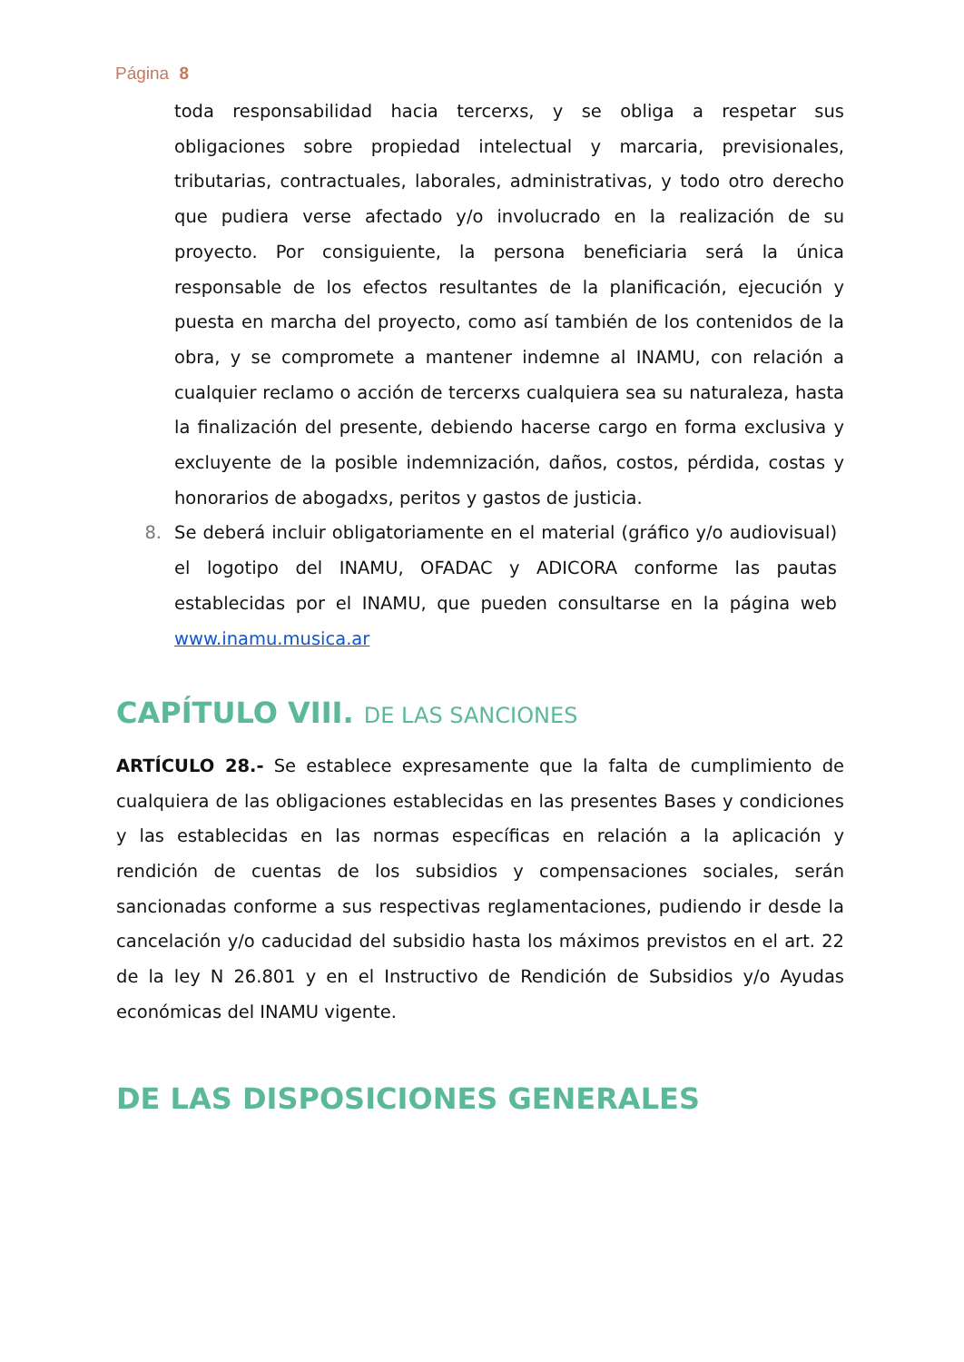Página 8
toda responsabilidad hacia tercerxs, y se obliga a respetar sus obligaciones sobre propiedad intelectual y marcaria, previsionales, tributarias, contractuales, laborales, administrativas, y todo otro derecho que pudiera verse afectado y/o involucrado en la realización de su proyecto. Por consiguiente, la persona beneficiaria será la única responsable de los efectos resultantes de la planificación, ejecución y puesta en marcha del proyecto, como así también de los contenidos de la obra, y se compromete a mantener indemne al INAMU, con relación a cualquier reclamo o acción de tercerxs cualquiera sea su naturaleza, hasta la finalización del presente, debiendo hacerse cargo en forma exclusiva y excluyente de la posible indemnización, daños, costos, pérdida, costas y honorarios de abogadxs, peritos y gastos de justicia.
8. Se deberá incluir obligatoriamente en el material (gráfico y/o audiovisual) el logotipo del INAMU, OFADAC y ADICORA conforme las pautas establecidas por el INAMU, que pueden consultarse en la página web www.inamu.musica.ar
CAPÍTULO VIII. DE LAS SANCIONES
ARTÍCULO 28.- Se establece expresamente que la falta de cumplimiento de cualquiera de las obligaciones establecidas en las presentes Bases y condiciones y las establecidas en las normas específicas en relación a la aplicación y rendición de cuentas de los subsidios y compensaciones sociales, serán sancionadas conforme a sus respectivas reglamentaciones, pudiendo ir desde la cancelación y/o caducidad del subsidio hasta los máximos previstos en el art. 22 de la ley N 26.801 y en el Instructivo de Rendición de Subsidios y/o Ayudas económicas del INAMU vigente.
DE LAS DISPOSICIONES GENERALES